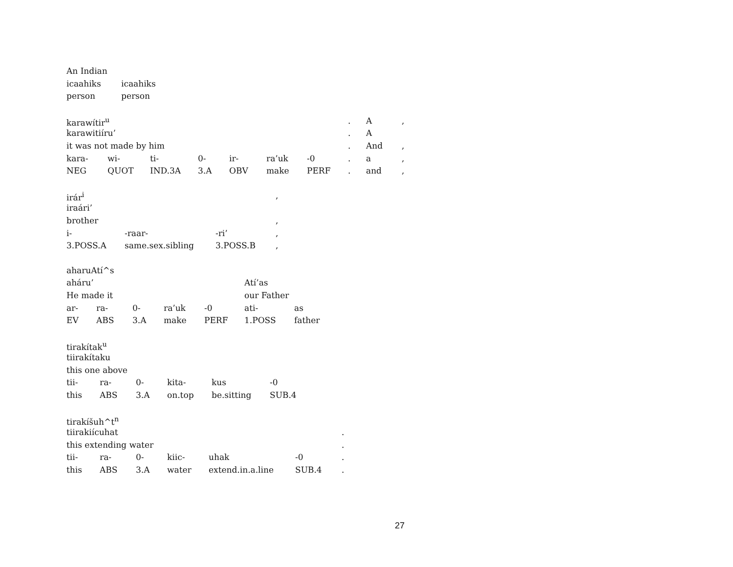| An Indian | |
| icaahiks | icaahiks |
| person | person |
| karawítir<sup>u</sup> | | | | | | | . | A | , |
| karawitiíru’ | | | | | | | . | A | |
| it was not made by him | | | | | | | . | And | , |
| kara- | wi- | ti- | 0- | ir- | ra’uk | -0 | . | a | , |
| NEG | QUOT | IND.3A | 3.A | OBV | make | PERF | . | and | , |
| irár<sup>i</sup> | | | , |
| iraári’ | | | |
| brother | | | , |
| i- | -raar- | -ri’ | , |
| 3.POSS.A | same.sex.sibling | 3.POSS.B | , |
| aharuAtí^s | | | | | | |
| aháru’ | | | | | Atí’as | |
| He made it | | | | | our Father | |
| ar- | ra- | 0- | ra’uk | -0 | ati- | as |
| EV | ABS | 3.A | make | PERF | 1.POSS | father |
| tirakítak<sup>u</sup> | | | | | |
| tiirakítaku | | | | | |
| this one above | | | | | |
| tii- | ra- | 0- | kita- | kus | -0 |
| this | ABS | 3.A | on.top | be.sitting | SUB.4 |
| tirakíšuh^t<sup>n</sup> | | | | | | |
| tiirakiícuhat | | | | | | . |
| this extending water | | | | | | . |
| tii- | ra- | 0- | kiic- | uhak | -0 | . |
| this | ABS | 3.A | water | extend.in.a.line | SUB.4 | . |
27